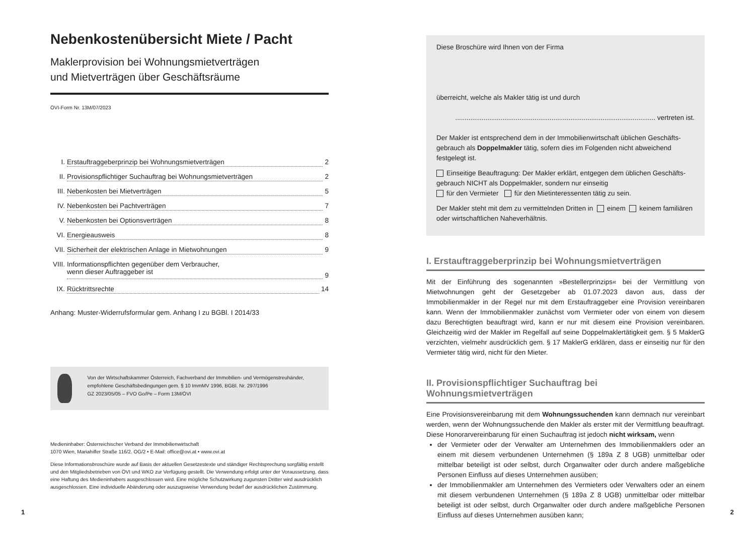Nebenkostenübersicht Miete / Pacht
Maklerprovision bei Wohnungsmietverträgen
und Mietverträgen über Geschäftsräume
ÖVI-Form Nr. 13M/07/2023
I. Erstauftraggeberprinzip bei Wohnungsmietverträgen 2
II. Provisionspflichtiger Suchauftrag bei Wohnungsmietverträgen 2
III. Nebenkosten bei Mietverträgen 5
IV. Nebenkosten bei Pachtverträgen 7
V. Nebenkosten bei Optionsverträgen 8
VI. Energieausweis 8
VII. Sicherheit der elektrischen Anlage in Mietwohnungen 9
VIII. Informationspflichten gegenüber dem Verbraucher,
wenn dieser Auftraggeber ist 9
IX. Rücktrittsrechte 14
Anhang: Muster-Widerrufsformular gem. Anhang I zu BGBl. I 2014/33
Von der Wirtschaftskammer Österreich, Fachverband der Immobilien- und Vermögenstreu­händer, empfohlene Geschäftsbedingungen gem. § 10 ImmMV 1996, BGBl. Nr. 297/1996
GZ 2023/05/05 – FVO Go/Pe – Form 13M/ÖVI
Medieninhaber: Österreichischer Verband der Immobilienwirtschaft
1070 Wien, Mariahilfer Straße 116/2. OG/2 • E-Mail: office@ovi.at • www.ovi.at
Diese Informationsbroschüre wurde auf Basis der aktuellen Gesetzestexte und ständiger Rechtsprechung sorgfältig erstellt und den Mitgliedsbetrieben von ÖVI und WKO zur Verfügung gestellt. Die Verwendung erfolgt unter der Voraussetzung, dass eine Haftung des Medieninhabers ausgeschlossen wird. Eine mögliche Schutzwirkung zugunsten Dritter wird ausdrücklich ausgeschlossen. Eine individuelle Abänderung oder auszugsweise Verwendung bedarf der ausdrücklichen Zustimmung.
Diese Broschüre wird Ihnen von der Firma
überreicht, welche als Makler tätig ist und durch
.......................................................................................................... vertreten ist.
Der Makler ist entsprechend dem in der Immobilienwirtschaft üblichen Geschäfts­gebrauch als Doppelmakler tätig, sofern dies im Folgenden nicht abweichend festgelegt ist.
Einseitige Beauftragung: Der Makler erklärt, entgegen dem üblichen Geschäfts­gebrauch NICHT als Doppelmakler, sondern nur einseitig
für den Vermieter für den Mietinteressenten tätig zu sein.
Der Makler steht mit dem zu vermittelnden Dritten in einem keinem familiären oder wirtschaftlichen Naheverhältnis.
I. Erstauftraggeberprinzip bei Wohnungsmietverträgen
Mit der Einführung des sogenannten »Bestellerprinzips« bei der Vermittlung von Mietwohnungen geht der Gesetzgeber ab 01.07.2023 davon aus, dass der Immobilienmakler in der Regel nur mit dem Erstauftraggeber eine Provision vereinbaren kann. Wenn der Immobilienmakler zunächst vom Vermieter oder von einem von diesem dazu Berechtigten beauftragt wird, kann er nur mit diesem eine Provision vereinbaren. Gleichzeitig wird der Makler im Regelfall auf seine Doppelmaklertätigkeit gem. § 5 MaklerG verzichten, vielmehr ausdrücklich gem. § 17 MaklerG erklären, dass er einseitig nur für den Vermieter tätig wird, nicht für den Mieter.
II. Provisionspflichtiger Suchauftrag bei Wohnungsmietverträgen
Eine Provisionsvereinbarung mit dem Wohnungssuchenden kann demnach nur vereinbart werden, wenn der Wohnungssuchende den Makler als erster mit der Vermittlung beauftragt. Diese Honorarvereinbarung für einen Suchauftrag ist jedoch nicht wirksam, wenn
der Vermieter oder der Verwalter am Unternehmen des Immobilienmaklers oder an einem mit diesem verbundenen Unternehmen (§ 189a Z 8 UGB) unmittelbar oder mittelbar beteiligt ist oder selbst, durch Organwalter oder durch andere maßgebliche Personen Einfluss auf dieses Unternehmen ausüben;
der Immobilienmakler am Unternehmen des Vermieters oder Verwalters oder an einem mit diesem verbundenen Unternehmen (§ 189a Z 8 UGB) unmittelbar oder mittelbar beteiligt ist oder selbst, durch Organwalter oder durch andere maßgebliche Personen Einfluss auf dieses Unternehmen ausüben kann;
1 2